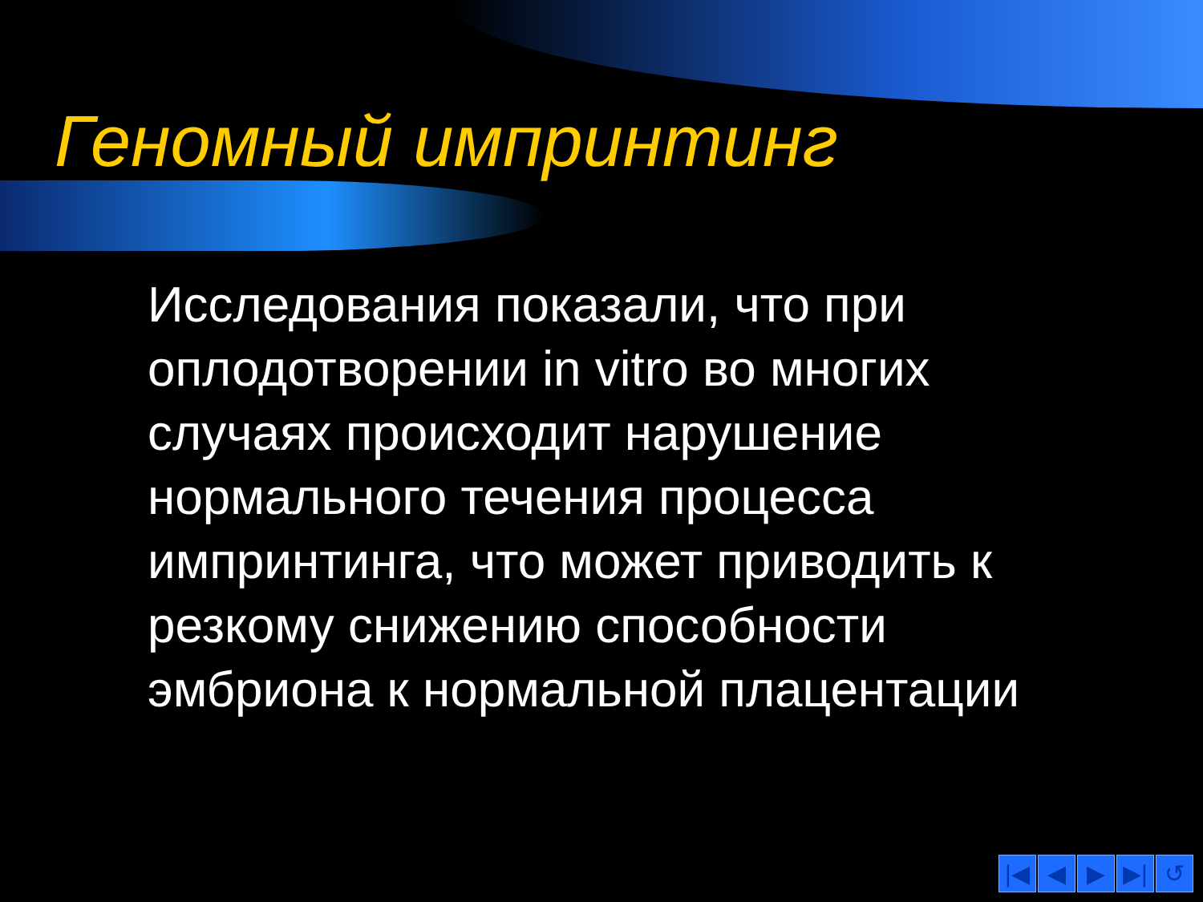Геномный импринтинг
Исследования показали, что при оплодотворении in vitro во многих случаях происходит нарушение нормального течения процесса импринтинга, что может приводить к резкому снижению способности эмбриона к нормальной плацентации
|◀ ◀ ▶ ▶| ↺